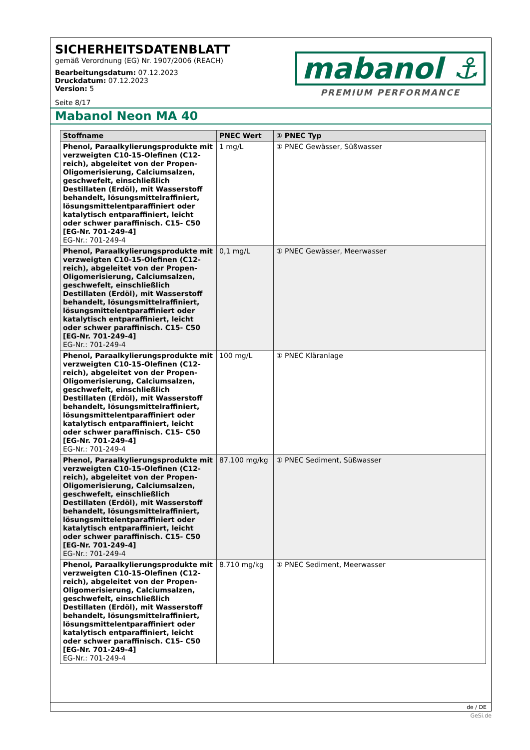SICHERHEITSDATENBLATT
gemäß Verordnung (EG) Nr. 1907/2006 (REACH)
Bearbeitungsdatum: 07.12.2023
Druckdatum: 07.12.2023
Version: 5
Seite 8/17
mabanol ⚓
PREMIUM PERFORMANCE
Mabanol Neon MA 40
| Stoffname | PNEC Wert | ① PNEC Typ |
| --- | --- | --- |
| Phenol, Paraalkylierungsprodukte mit verzweigten C10-15-Olefinen (C12-reich), abgeleitet von der Propen-Oligomerisierung, Calciumsalzen, geschwefelt, einschließlich Destillaten (Erdöl), mit Wasserstoff behandelt, lösungsmittelraffiniert, lösungsmittelentparaffiniert oder katalytisch entparaffiniert, leicht oder schwer paraffinisch. C15- C50 [EG-Nr. 701-249-4] EG-Nr.: 701-249-4 | 1 mg/L | ① PNEC Gewässer, Süßwasser |
| Phenol, Paraalkylierungsprodukte mit verzweigten C10-15-Olefinen (C12-reich), abgeleitet von der Propen-Oligomerisierung, Calciumsalzen, geschwefelt, einschließlich Destillaten (Erdöl), mit Wasserstoff behandelt, lösungsmittelraffiniert, lösungsmittelentparaffiniert oder katalytisch entparaffiniert, leicht oder schwer paraffinisch. C15- C50 [EG-Nr. 701-249-4] EG-Nr.: 701-249-4 | 0,1 mg/L | ① PNEC Gewässer, Meerwasser |
| Phenol, Paraalkylierungsprodukte mit verzweigten C10-15-Olefinen (C12-reich), abgeleitet von der Propen-Oligomerisierung, Calciumsalzen, geschwefelt, einschließlich Destillaten (Erdöl), mit Wasserstoff behandelt, lösungsmittelraffiniert, lösungsmittelentparaffiniert oder katalytisch entparaffiniert, leicht oder schwer paraffinisch. C15- C50 [EG-Nr. 701-249-4] EG-Nr.: 701-249-4 | 100 mg/L | ① PNEC Kläranlage |
| Phenol, Paraalkylierungsprodukte mit verzweigten C10-15-Olefinen (C12-reich), abgeleitet von der Propen-Oligomerisierung, Calciumsalzen, geschwefelt, einschließlich Destillaten (Erdöl), mit Wasserstoff behandelt, lösungsmittelraffiniert, lösungsmittelentparaffiniert oder katalytisch entparaffiniert, leicht oder schwer paraffinisch. C15- C50 [EG-Nr. 701-249-4] EG-Nr.: 701-249-4 | 87.100 mg/kg | ① PNEC Sediment, Süßwasser |
| Phenol, Paraalkylierungsprodukte mit verzweigten C10-15-Olefinen (C12-reich), abgeleitet von der Propen-Oligomerisierung, Calciumsalzen, geschwefelt, einschließlich Destillaten (Erdöl), mit Wasserstoff behandelt, lösungsmittelraffiniert, lösungsmittelentparaffiniert oder katalytisch entparaffiniert, leicht oder schwer paraffinisch. C15- C50 [EG-Nr. 701-249-4] EG-Nr.: 701-249-4 | 8.710 mg/kg | ① PNEC Sediment, Meerwasser |
de / DE
GeSi.de